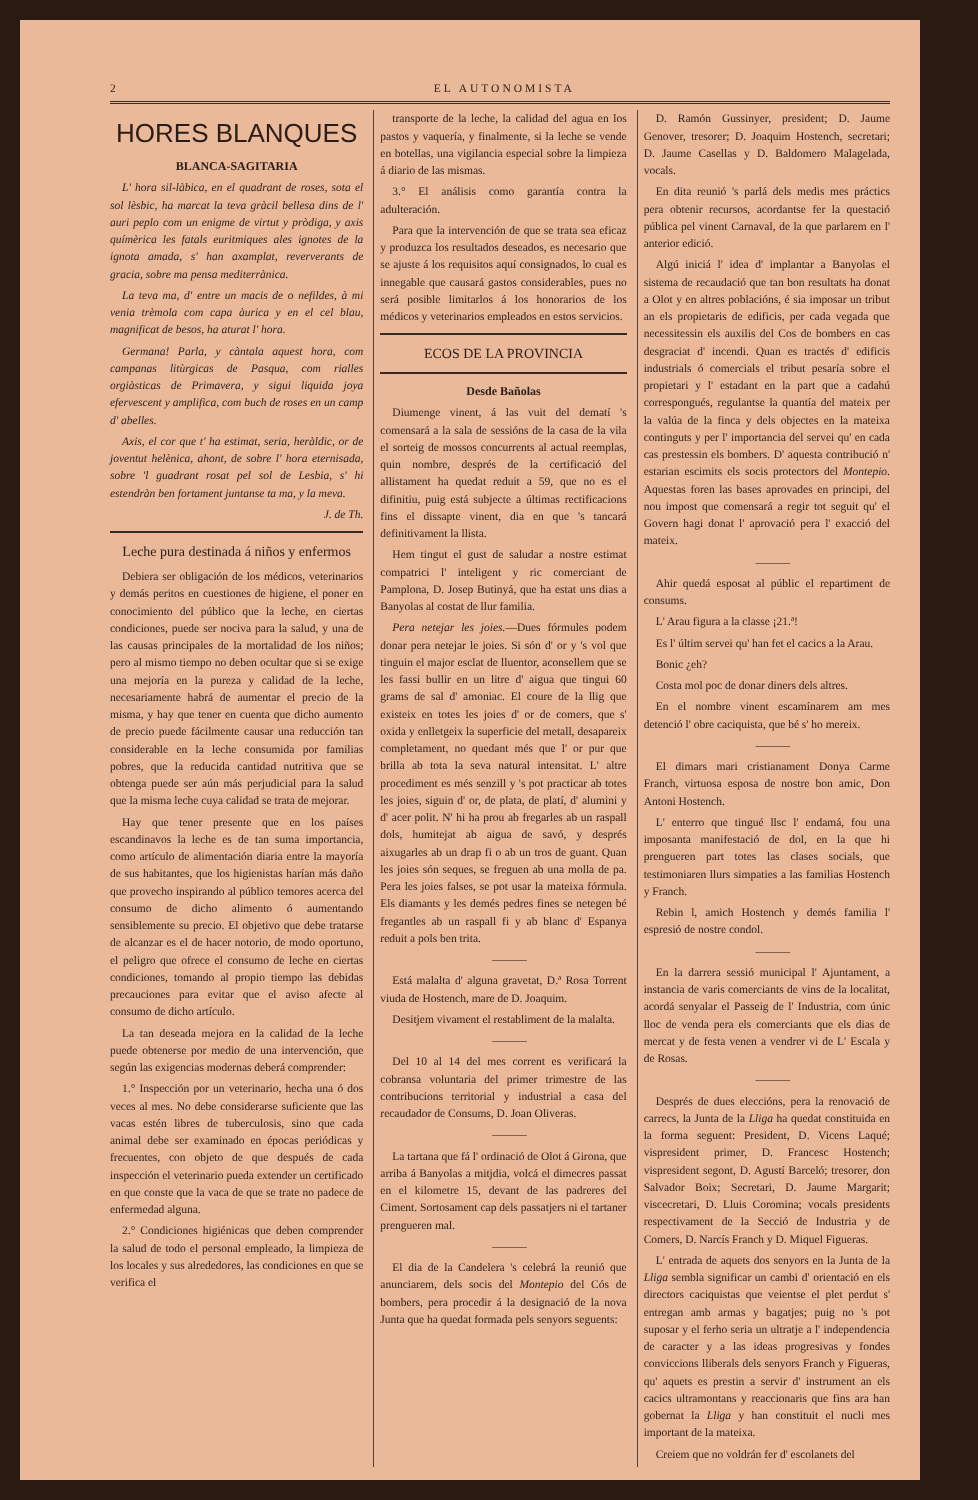2 EL AUTONOMISTA
HORES BLANQUES
BLANCA-SAGITARIA
L' hora sil-làbica, en el quadrant de roses, sota el sol lèsbic, ha marcat la teva gràcil bellesa dins de l' auri peplo com un enigme de virtut y pròdiga, y axis químèrica les fatals euritmiques ales ignotes de la ignota amada, s' han axamplat, reververants de gracia, sobre ma pensa mediterrànica.
La teva ma, d' entre un macis de o nefildes, à mi venia trèmola com capa àurica y en el cel blau, magnificat de besos, ha aturat l' hora.
Germana! Parla, y càntala aquest hora, com campanas litùrgicas de Pasqua, com rialles orgiàsticas de Primavera, y sigui liquida joya efervescent y amplifica, com buch de roses en un camp d' abelles.
Axis, el cor que t' ha estimat, seria, heràldic, or de joventut helènica, ahont, de sobre l' hora eternisada, sobre 'l guadrant rosat pel sol de Lesbia, s' hi estendràn ben fortament juntanse ta ma, y la meva.
J. de Th.
Leche pura destinada á niños y enfermos
Debiera ser obligación de los médicos, veterinarios y demás peritos en cuestiones de higiene, el poner en conocimiento del público que la leche, en ciertas condiciones, puede ser nociva para la salud, y una de las causas principales de la mortalidad de los niños; pero al mismo tiempo no deben ocultar que si se exige una mejoría en la pureza y calidad de la leche, necesariamente habrá de aumentar el precio de la misma, y hay que tener en cuenta que dicho aumento de precio puede fácilmente causar una reducción tan considerable en la leche consumida por familias pobres, que la reducida cantidad nutritiva que se obtenga puede ser aún más perjudicial para la salud que la misma leche cuya calidad se trata de mejorar.
Hay que tener presente que en los países escandinavos la leche es de tan suma importancia, como artículo de alimentación diaria entre la mayoría de sus habitantes, que los higienistas harían más daño que provecho inspirando al público temores acerca del consumo de dicho alimento ó aumentando sensiblemente su precio. El objetivo que debe tratarse de alcanzar es el de hacer notorio, de modo oportuno, el peligro que ofrece el consumo de leche en ciertas condiciones, tomando al propio tiempo las debidas precauciones para evitar que el aviso afecte al consumo de dicho artículo.
La tan deseada mejora en la calidad de la leche puede obtenerse por medio de una intervención, que según las exigencias modernas deberá comprender:
1.° Inspección por un veterinario, hecha una ó dos veces al mes. No debe considerarse suficiente que las vacas estén libres de tuberculosis, sino que cada animal debe ser examinado en épocas periódicas y frecuentes, con objeto de que después de cada inspección el veterinario pueda extender un certificado en que conste que la vaca de que se trate no padece de enfermedad alguna.
2.° Condiciones higiénicas que deben comprender la salud de todo el personal empleado, la limpieza de los locales y sus alrededores, las condiciones en que se verifica el
transporte de la leche, la calidad del agua en los pastos y vaquería, y finalmente, si la leche se vende en botellas, una vigilancia especial sobre la limpieza á diario de las mismas.
3.° El análisis como garantía contra la adulteración.
Para que la intervención de que se trata sea eficaz y produzca los resultados deseados, es necesario que se ajuste á los requisitos aquí consignados, lo cual es innegable que causará gastos considerables, pues no será posible limitarlos á los honorarios de los médicos y veterinarios empleados en estos servicios.
ECOS DE LA PROVINCIA
Desde Bañolas
Diumenge vinent, á las vuit del dematí 's comensará a la sala de sessións de la casa de la vila el sorteig de mossos concurrents al actual reemplas, quin nombre, després de la certificació del allistament ha quedat reduit a 59, que no es el difinitiu, puig está subjecte a últimas rectificacions fins el dissapte vinent, dia en que 's tancará definitivament la llista.
Hem tingut el gust de saludar a nostre estimat compatrici l' inteligent y ric comerciant de Pamplona, D. Josep Butinyá, que ha estat uns dias a Banyolas al costat de llur familia.
Pera netejar les joies.—Dues fórmules podem donar pera netejar le joies. Si són d' or y 's vol que tinguin el major esclat de lluentor, aconsellem que se les fassi bullir en un litre d' aigua que tingui 60 grams de sal d' amoniac. El coure de la llig que existeix en totes les joies d' or de comers, que s' oxida y enlletgeix la superficie del metall, desapareix completament, no quedant més que l' or pur que brilla ab tota la seva natural intensitat. L' altre procediment es més senzill y 's pot practicar ab totes les joies, siguin d' or, de plata, de platí, d' alumini y d' acer polit. N' hi ha prou ab fregarles ab un raspall dols, humitejat ab aigua de savó, y després aixugarles ab un drap fi o ab un tros de guant. Quan les joies són seques, se freguen ab una molla de pa. Pera les joies falses, se pot usar la mateixa fórmula. Els diamants y les demés pedres fines se netegen bé fregantles ab un raspall fi y ab blanc d' Espanya reduit a pols ben trita.
———
Está malalta d' alguna gravetat, D.ª Rosa Torrent viuda de Hostench, mare de D. Joaquim.
Desitjem vivament el restabliment de la malalta.
———
Del 10 al 14 del mes corrent es verificará la cobransa voluntaria del primer trimestre de las contribucions territorial y industrial a casa del recaudador de Consums, D. Joan Oliveras.
———
La tartana que fá l' ordinació de Olot á Girona, que arriba á Banyolas a mitjdia, volcá el dimecres passat en el kilometre 15, devant de las padreres del Ciment. Sortosament cap dels passatjers ni el tartaner prengueren mal.
———
El dia de la Candelera 's celebrá la reunió que anunciarem, dels socis del Montepio del Cós de bombers, pera procedir á la designació de la nova Junta que ha quedat formada pels senyors seguents:
D. Ramón Gussinyer, president; D. Jaume Genover, tresorer; D. Joaquim Hostench, secretari; D. Jaume Casellas y D. Baldomero Malagelada, vocals.
En dita reunió 's parlá dels medis mes práctics pera obtenir recursos, acordantse fer la questació pública pel vinent Carnaval, de la que parlarem en l' anterior edició.
Algú iniciá l' idea d' implantar a Banyolas el sistema de recaudació que tan bon resultats ha donat a Olot y en altres poblacións, é sia imposar un tribut an els propietaris de edificis, per cada vegada que necessitessin els auxilis del Cos de bombers en cas desgraciat d' incendi. Quan es tractés d' edificis industrials ó comercials el tribut pesaría sobre el propietari y l' estadant en la part que a cadahú correspongués, regulantse la quantía del mateix per la valúa de la finca y dels objectes en la mateixa continguts y per l' importancia del servei qu' en cada cas prestessin els bombers. D' aquesta contribució n' estarian escimits els socis protectors del Montepio. Aquestas foren las bases aprovades en principi, del nou impost que comensará a regir tot seguit qu' el Govern hagi donat l' aprovació pera l' exacció del mateix.
———
Ahir quedá esposat al públic el repartiment de consums.
L' Arau figura a la classe ¡21.ª!
Es l' últim servei qu' han fet el cacics a la Arau.
Bonic ¿eh?
Costa mol poc de donar diners dels altres.
En el nombre vinent escamínarem am mes detenció l' obre caciquista, que bé s' ho mereix.
———
El dimars mari cristianament Donya Carme Franch, virtuosa esposa de nostre bon amic, Don Antoni Hostench.
L' enterro que tingué llsc l' endamá, fou una imposanta manifestació de dol, en la que hi prengueren part totes las clases socials, que testimoniaren llurs simpaties a las familias Hostench y Franch.
Rebin l, amich Hostench y demés familia l' espresió de nostre condol.
———
En la darrera sessió municipal l' Ajuntament, a instancia de varis comerciants de vins de la localitat, acordá senyalar el Passeig de l' Industria, com únic lloc de venda pera els comerciants que els dias de mercat y de festa venen a vendrer vi de L' Escala y de Rosas.
———
Després de dues eleccións, pera la renovació de carrecs, la Junta de la Lliga ha quedat constituida en la forma seguent: President, D. Vicens Laqué; vispresident primer, D. Francesc Hostench; vispresident segont, D. Agustí Barceló; tresorer, don Salvador Boix; Secretari, D. Jaume Margarit; viscecretari, D. Lluis Coromina; vocals presidents respectivament de la Secció de Industria y de Comers, D. Narcís Franch y D. Miquel Figueras.
L' entrada de aquets dos senyors en la Junta de la Lliga sembla significar un cambi d' orientació en els directors caciquistas que veientse el plet perdut s' entregan amb armas y bagatjes; puig no 's pot suposar y el ferho seria un ultratje a l' independencia de caracter y a las ideas progresivas y fondes conviccions lliberals dels senyors Franch y Figueras, qu' aquets es prestin a servir d' instrument an els cacics ultramontans y reaccionaris que fins ara han gobernat la Lliga y han constituit el nucli mes important de la mateixa.
Creiem que no voldrán fer d' escolanets del